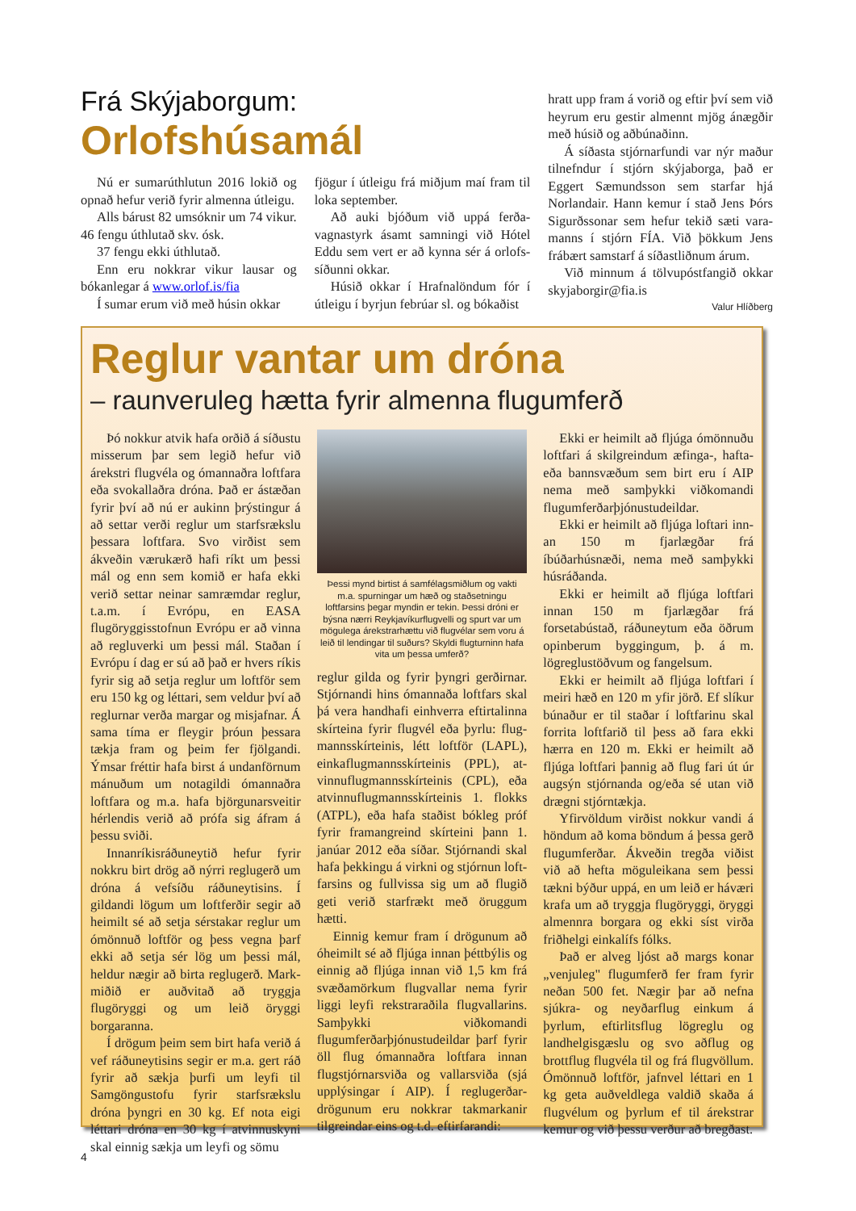Frá Skýjaborgum:
Orlofshúsamál
Nú er sumarúthlutun 2016 lokið og opnað hefur verið fyrir almenna útleigu.
Alls bárust 82 umsóknir um 74 vikur. 46 fengu úthlutað skv. ósk.
37 fengu ekki úthlutað.
Enn eru nokkrar vikur lausar og bókanlegar á www.orlof.is/fia
Í sumar erum við með húsin okkar
fjögur í útleigu frá miðjum maí fram til loka september.
Að auki bjóðum við uppá ferða­vagnastyrk ásamt samningi við Hótel Eddu sem vert er að kynna sér á orlofs­síðunni okkar.
Húsið okkar í Hrafnalöndum fór í útleigu í byrjun febrúar sl. og bókaðist
hratt upp fram á vorið og eftir því sem við heyrum eru gestir almennt mjög ánægðir með húsið og aðbúnaðinn.
Á síðasta stjórnarfundi var nýr maður tilnefndur í stjórn skýjaborga, það er Eggert Sæmundsson sem starfar hjá Norlandair. Hann kemur í stað Jens Þórs Sigurðssonar sem hefur tekið sæti vara­manns í stjórn FÍA. Við þökkum Jens frábært samstarf á síðastliðnum árum.
Við minnum á tölvupóstfangið okkar skyjaborgir@fia.is
Valur Hlíðberg
Reglur vantar um dróna
– raunveruleg hætta fyrir almenna flugumferð
Þó nokkur atvik hafa orðið á síðustu misserum þar sem legið hefur við árekstri flugvéla og ómannaðra loftfara eða svokallaðra dróna. Það er ástæðan fyrir því að nú er aukinn þrýstingur á að settar verði reglur um starfsrækslu þessara loftfara. Svo virðist sem ákveð­in værukærð hafi ríkt um þessi mál og enn sem komið er hafa ekki verið settar neinar samræmdar reglur, t.a.m. í Evrópu, en EASA flugöryggisstofnun Evrópu er að vinna að regluverki um þessi mál. Staðan í Evrópu í dag er sú að það er hvers ríkis fyrir sig að setja reglur um loftför sem eru 150 kg og léttari, sem veldur því að reglurnar verða margar og misjafnar. Á sama tíma er fleygir þróun þessara tækja fram og þeim fer fjölgandi. Ýmsar fréttir hafa birst á undanförnum mánuðum um notagildi ómannaðra loftfara og m.a. hafa björgunarsveitir hérlendis verið að prófa sig áfram á þessu sviði.
Innanríkisráðuneytið hefur fyrir nokkru birt drög að nýrri reglugerð um dróna á vefsíðu ráðuneytisins. Í gildandi lögum um loftferðir segir að heimilt sé að setja sérstakar reglur um ómönnuð loftför og þess vegna þarf ekki að setja sér lög um þessi mál, heldur nægir að birta reglugerð. Mark­miðið er auðvitað að tryggja flugöryggi og um leið öryggi borgaranna.
Í drögum þeim sem birt hafa verið á vef ráðuneytisins segir er m.a. gert ráð fyrir að sækja þurfi um leyfi til Samgöngustofu fyrir starfsrækslu dróna þyngri en 30 kg. Ef nota eigi léttari dróna en 30 kg í atvinnuskyni skal einnig sækja um leyfi og sömu
Þessi mynd birtist á samfélagsmiðlum og vakti m.a. spurningar um hæð og staðsetningu loftfarsins þegar myndin er tekin. Þessi dróni er býsna nærri Reykjavíkurflugvelli og spurt var um mögulega árekstrarhættu við flugvélar sem voru á leið til lendingar til suðurs? Skyldi flug­turninn hafa vita um þessa umferð?
reglur gilda og fyrir þyngri gerðirnar. Stjórnandi hins ómannaða loftfars skal þá vera handhafi einhverra eftirtalinna skírteina fyrir flugvél eða þyrlu: flug­mannsskírteinis, létt loftför (LAPL), einkaflugmannsskírteinis (PPL), at­vinnuflugmannsskírteinis (CPL), eða atvinnuflugmannsskírteinis 1. flokks (ATPL), eða hafa staðist bókleg próf fyrir framangreind skírteini þann 1. janúar 2012 eða síðar. Stjórnandi skal hafa þekkingu á virkni og stjórnun loft­farsins og fullvissa sig um að flugið geti verið starfrækt með öruggum hætti.
Einnig kemur fram í drögunum að óheimilt sé að fljúga innan þétt­býlis og einnig að fljúga innan við 1,5 km frá svæðamörkum flugvallar nema fyrir liggi leyfi rekstraraðila flugvallarins. Samþykki viðkomandi flugumferðarþjónustudeildar þarf fyrir öll flug ómannaðra loftfara innan flugstjórnarsviða og vallarsviða (sjá upplýsingar í AIP). Í reglugerðar­drögunum eru nokkrar takmarkanir tilgreindar eins og t.d. eftirfarandi:
Ekki er heimilt að fljúga ómönnuðu loftfari á skilgreindum æfinga-, hafta- eða bannsvæðum sem birt eru í AIP nema með samþykki viðkomandi flugumferðarþjónustudeildar.
Ekki er heimilt að fljúga loftari inn­an 150 m fjarlægðar frá íbúðarhúsnæði, nema með samþykki húsráðanda.
Ekki er heimilt að fljúga loftfari inn­an 150 m fjarlægðar frá forsetabústað, ráðuneytum eða öðrum opinberum byggingum, þ. á m. lögreglustöðvum og fangelsum.
Ekki er heimilt að fljúga loftfari í meiri hæð en 120 m yfir jörð. Ef slíkur búnaður er til staðar í loftfarinu skal forrita loftfarið til þess að fara ekki hærra en 120 m. Ekki er heimilt að fljúga loftfari þannig að flug fari út úr augsýn stjórnanda og/eða sé utan við drægni stjórntækja.
Yfirvöldum virðist nokkur vandi á höndum að koma böndum á þessa gerð flugumferðar. Ákveðin tregða viðist við að hefta möguleikana sem þessi tækni býður uppá, en um leið er háværi krafa um að tryggja flugöryggi, öryggi almennra borgara og ekki síst virða friðhelgi einkalífs fólks.
Það er alveg ljóst að margs konar „venjuleg" flugumferð fer fram fyrir neðan 500 fet. Nægir þar að nefna sjúkra- og neyðarflug einkum á þyrlum, eftirlitsflug lögreglu og landhelgisgæslu og svo aðflug og brottflug flugvéla til og frá flugvöllum. Ómönnuð loftför, jafnvel léttari en 1 kg geta auðveldlega valdið skaða á flugvélum og þyrlum ef til árekstrar kemur og við þessu verður að bregðast.
4